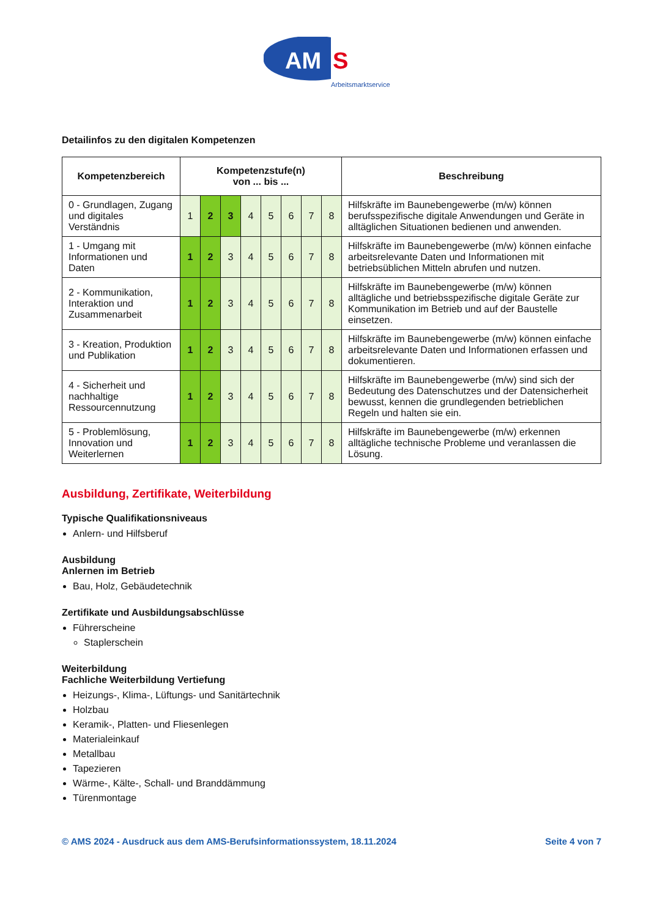AM
S
Arbeitsmarktservice
Detailinfos zu den digitalen Kompetenzen
| Kompetenzbereich | Kompetenzstufe(n) von ... bis ... | | | | | | | | Beschreibung |
| --- | --- | --- | --- | --- | --- | --- | --- | --- | --- |
| 0 - Grundlagen, Zugang und digitales Verständnis | 1 | 2 | 3 | 4 | 5 | 6 | 7 | 8 | Hilfskräfte im Baunebengewerbe (m/w) können berufsspezifische digitale Anwendungen und Geräte in alltäglichen Situationen bedienen und anwenden. |
| 1 - Umgang mit Informationen und Daten | 1 | 2 | 3 | 4 | 5 | 6 | 7 | 8 | Hilfskräfte im Baunebengewerbe (m/w) können einfache arbeitsrelevante Daten und Informationen mit betriebsüblichen Mitteln abrufen und nutzen. |
| 2 - Kommunikation, Interaktion und Zusammenarbeit | 1 | 2 | 3 | 4 | 5 | 6 | 7 | 8 | Hilfskräfte im Baunebengewerbe (m/w) können alltägliche und betriebsspezifische digitale Geräte zur Kommunikation im Betrieb und auf der Baustelle einsetzen. |
| 3 - Kreation, Produktion und Publikation | 1 | 2 | 3 | 4 | 5 | 6 | 7 | 8 | Hilfskräfte im Baunebengewerbe (m/w) können einfache arbeitsrelevante Daten und Informationen erfassen und dokumentieren. |
| 4 - Sicherheit und nachhaltige Ressourcennutzung | 1 | 2 | 3 | 4 | 5 | 6 | 7 | 8 | Hilfskräfte im Baunebengewerbe (m/w) sind sich der Bedeutung des Datenschutzes und der Datensicherheit bewusst, kennen die grundlegenden betrieblichen Regeln und halten sie ein. |
| 5 - Problemlösung, Innovation und Weiterlernen | 1 | 2 | 3 | 4 | 5 | 6 | 7 | 8 | Hilfskräfte im Baunebengewerbe (m/w) erkennen alltägliche technische Probleme und veranlassen die Lösung. |
Ausbildung, Zertifikate, Weiterbildung
Typische Qualifikationsniveaus
Anlern- und Hilfsberuf
Ausbildung
Anlernen im Betrieb
Bau, Holz, Gebäudetechnik
Zertifikate und Ausbildungsabschlüsse
Führerscheine
Staplerschein
Weiterbildung
Fachliche Weiterbildung Vertiefung
Heizungs-, Klima-, Lüftungs- und Sanitärtechnik
Holzbau
Keramik-, Platten- und Fliesenlegen
Materialeinkauf
Metallbau
Tapezieren
Wärme-, Kälte-, Schall- und Branddämmung
Türenmontage
© AMS 2024 - Ausdruck aus dem AMS-Berufsinformationssystem, 18.11.2024 Seite 4 von 7